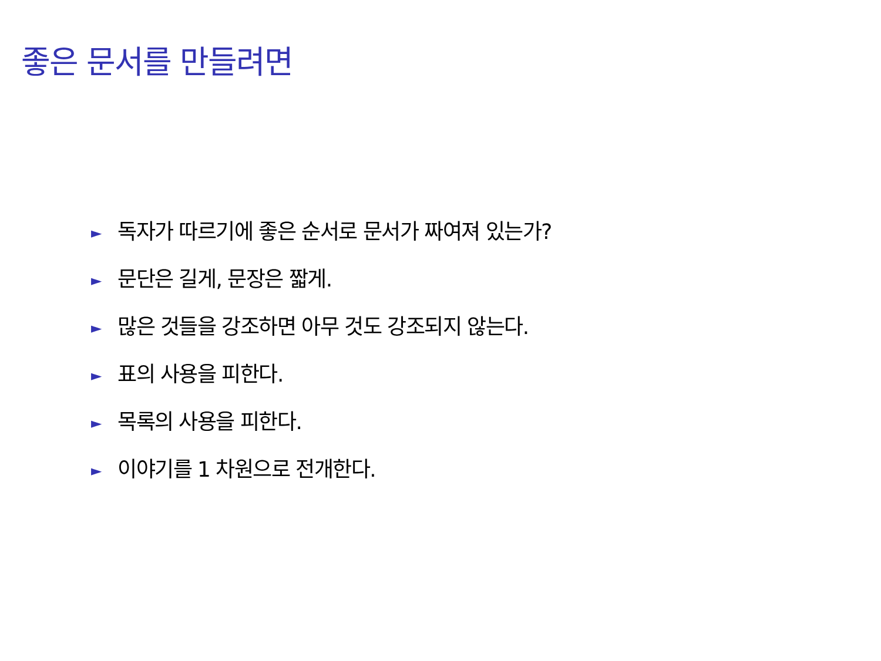좋은 문서를 만들려면
► 독자가 따르기에 좋은 순서로 문서가 짜여져 있는가?
► 문단은 길게, 문장은 짧게.
► 많은 것들을 강조하면 아무 것도 강조되지 않는다.
► 표의 사용을 피한다.
► 목록의 사용을 피한다.
► 이야기를 1 차원으로 전개한다.